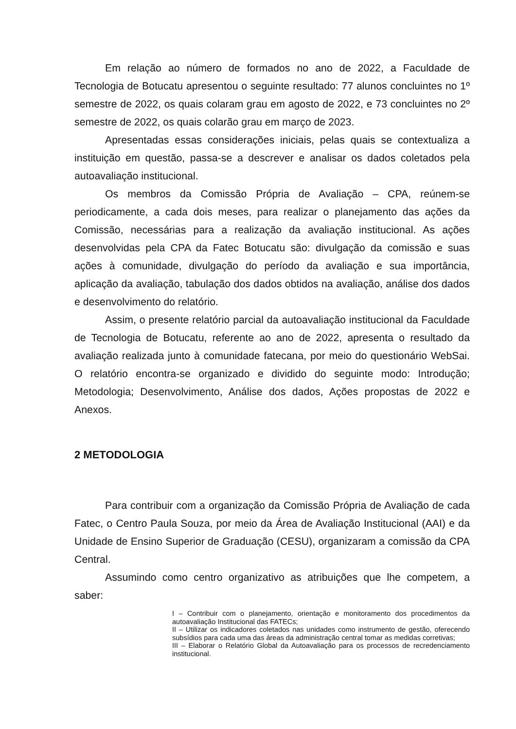Em relação ao número de formados no ano de 2022, a Faculdade de Tecnologia de Botucatu apresentou o seguinte resultado: 77 alunos concluintes no 1º semestre de 2022, os quais colaram grau em agosto de 2022, e 73 concluintes no 2º semestre de 2022, os quais colarão grau em março de 2023.
Apresentadas essas considerações iniciais, pelas quais se contextualiza a instituição em questão, passa-se a descrever e analisar os dados coletados pela autoavaliação institucional.
Os membros da Comissão Própria de Avaliação – CPA, reúnem-se periodicamente, a cada dois meses, para realizar o planejamento das ações da Comissão, necessárias para a realização da avaliação institucional. As ações desenvolvidas pela CPA da Fatec Botucatu são: divulgação da comissão e suas ações à comunidade, divulgação do período da avaliação e sua importância, aplicação da avaliação, tabulação dos dados obtidos na avaliação, análise dos dados e desenvolvimento do relatório.
Assim, o presente relatório parcial da autoavaliação institucional da Faculdade de Tecnologia de Botucatu, referente ao ano de 2022, apresenta o resultado da avaliação realizada junto à comunidade fatecana, por meio do questionário WebSai. O relatório encontra-se organizado e dividido do seguinte modo: Introdução; Metodologia; Desenvolvimento, Análise dos dados, Ações propostas de 2022 e Anexos.
2 METODOLOGIA
Para contribuir com a organização da Comissão Própria de Avaliação de cada Fatec, o Centro Paula Souza, por meio da Área de Avaliação Institucional (AAI) e da Unidade de Ensino Superior de Graduação (CESU), organizaram a comissão da CPA Central.
Assumindo como centro organizativo as atribuições que lhe competem, a saber:
I – Contribuir com o planejamento, orientação e monitoramento dos procedimentos da autoavaliação Institucional das FATECs;
II – Utilizar os indicadores coletados nas unidades como instrumento de gestão, oferecendo subsídios para cada uma das áreas da administração central tomar as medidas corretivas;
III – Elaborar o Relatório Global da Autoavaliação para os processos de recredenciamento institucional.